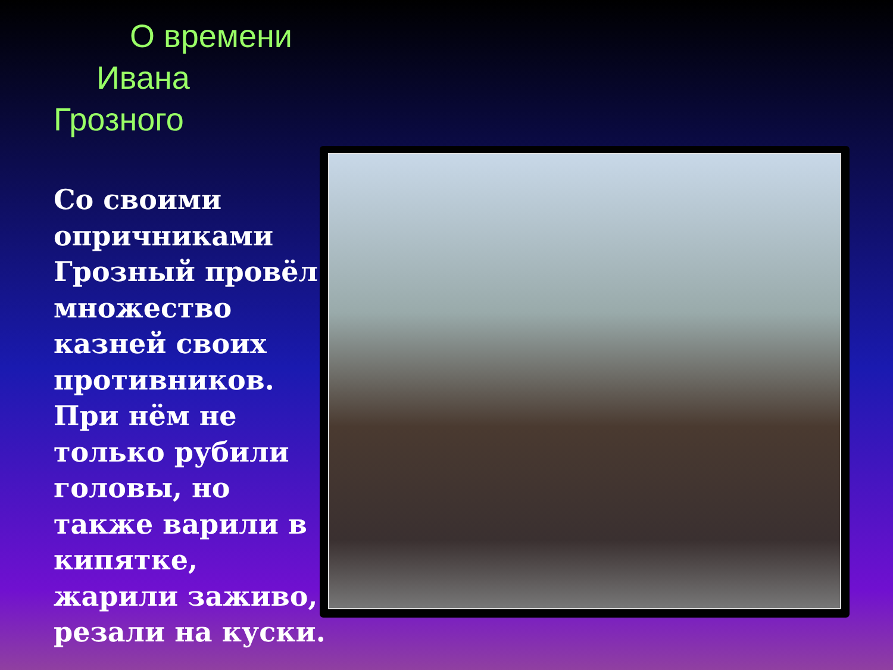О времени
Ивана
Грозного
Со своими опричниками Грозный провёл множество казней своих противников. При нём не только рубили головы, но также варили в кипятке, жарили заживо, резали на куски.